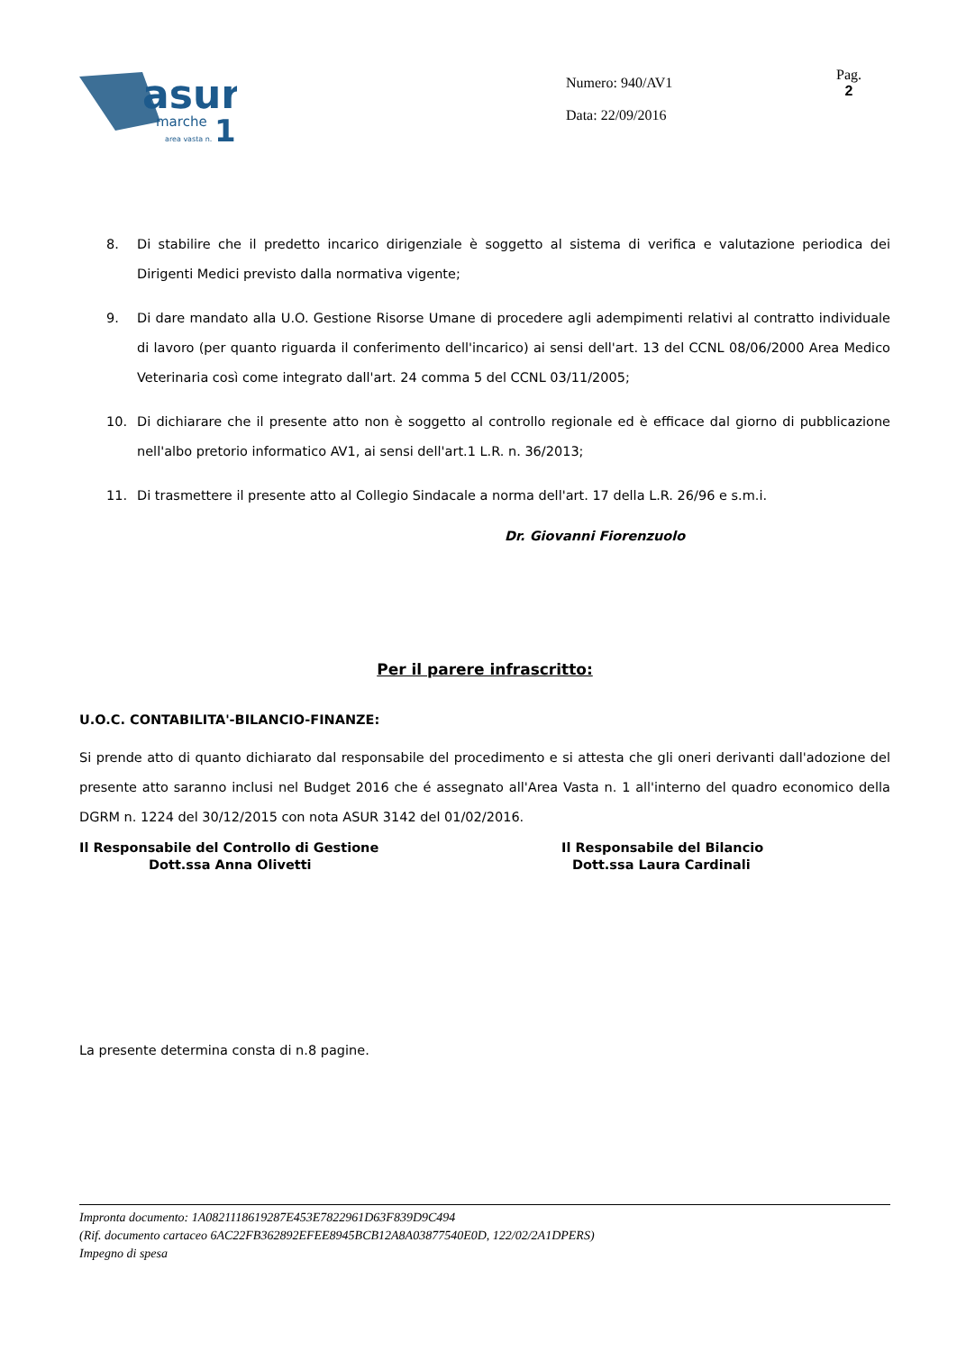asur
marche
1
area vasta n.
Numero: 940/AV1
Data: 22/09/2016
Pag.
2
8. Di stabilire che il predetto incarico dirigenziale è soggetto al sistema di verifica e valutazione periodica dei Dirigenti Medici previsto dalla normativa vigente;
9. Di dare mandato alla U.O. Gestione Risorse Umane di procedere agli adempimenti relativi al contratto individuale di lavoro (per quanto riguarda il conferimento dell'incarico) ai sensi dell'art. 13 del CCNL 08/06/2000 Area Medico Veterinaria così come integrato dall'art. 24 comma 5 del CCNL 03/11/2005;
10. Di dichiarare che il presente atto non è soggetto al controllo regionale ed è efficace dal giorno di pubblicazione nell'albo pretorio informatico AV1, ai sensi dell'art.1 L.R. n. 36/2013;
11. Di trasmettere il presente atto al Collegio Sindacale a norma dell'art. 17 della L.R. 26/96 e s.m.i.
Dr. Giovanni Fiorenzuolo
Per il parere infrascritto:
U.O.C. CONTABILITA'-BILANCIO-FINANZE:
Si prende atto di quanto dichiarato dal responsabile del procedimento e si attesta che gli oneri derivanti dall'adozione del presente atto saranno inclusi nel Budget 2016 che é assegnato all'Area Vasta n. 1 all'interno del quadro economico della DGRM n. 1224 del 30/12/2015 con nota ASUR 3142 del 01/02/2016.
Il Responsabile del Controllo di Gestione
Dott.ssa Anna Olivetti
Il Responsabile del Bilancio
Dott.ssa Laura Cardinali
La presente determina consta di n.8 pagine.
Impronta documento: 1A0821118619287E453E7822961D63F839D9C494
(Rif. documento cartaceo 6AC22FB362892EFEE8945BCB12A8A03877540E0D, 122/02/2A1DPERS)
Impegno di spesa